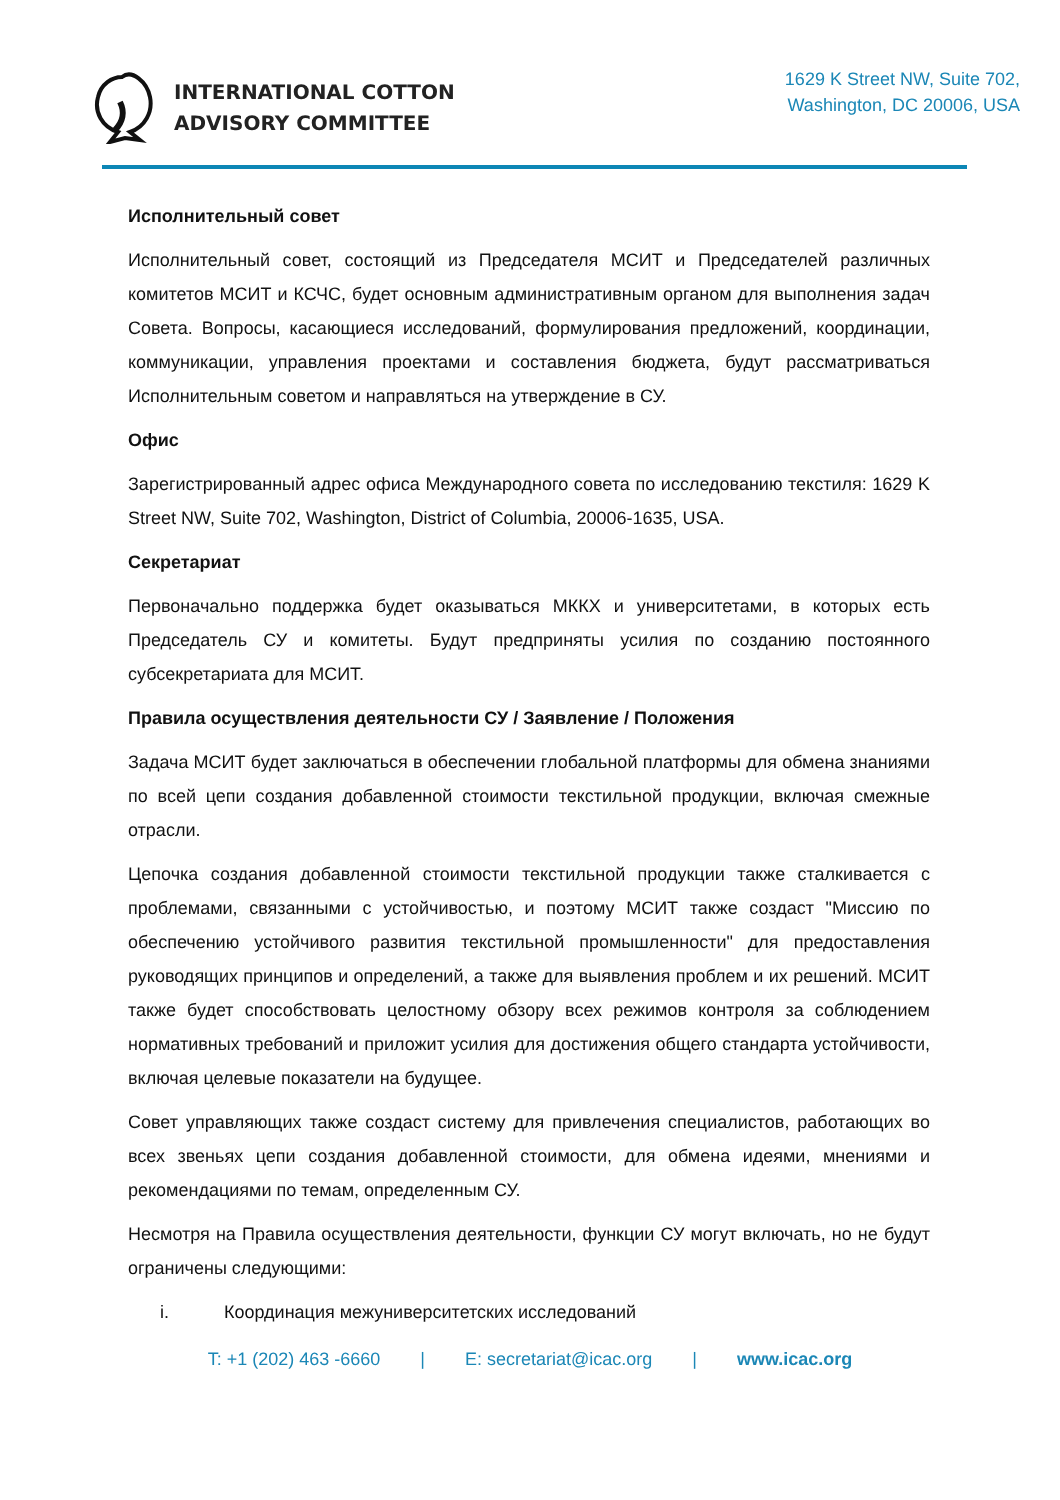INTERNATIONAL COTTON
ADVISORY COMMITTEE
1629 K Street NW, Suite 702,
Washington, DC 20006, USA
Исполнительный совет
Исполнительный совет, состоящий из Председателя МСИТ и Председателей различных комитетов МСИТ и КСЧС, будет основным административным органом для выполнения задач Совета. Вопросы, касающиеся исследований, формулирования предложений, координации, коммуникации, управления проектами и составления бюджета, будут рассматриваться Исполнительным советом и направляться на утверждение в СУ.
Офис
Зарегистрированный адрес офиса Международного совета по исследованию текстиля: 1629 K Street NW, Suite 702, Washington, District of Columbia, 20006-1635, USA.
Секретариат
Первоначально поддержка будет оказываться МККХ и университетами, в которых есть Председатель СУ и комитеты. Будут предприняты усилия по созданию постоянного субсекретариата для МСИТ.
Правила осуществления деятельности СУ / Заявление / Положения
Задача МСИТ будет заключаться в обеспечении глобальной платформы для обмена знаниями по всей цепи создания добавленной стоимости текстильной продукции, включая смежные отрасли.
Цепочка создания добавленной стоимости текстильной продукции также сталкивается с проблемами, связанными с устойчивостью, и поэтому МСИТ также создаст "Миссию по обеспечению устойчивого развития текстильной промышленности" для предоставления руководящих принципов и определений, а также для выявления проблем и их решений. МСИТ также будет способствовать целостному обзору всех режимов контроля за соблюдением нормативных требований и приложит усилия для достижения общего стандарта устойчивости, включая целевые показатели на будущее.
Совет управляющих также создаст систему для привлечения специалистов, работающих во всех звеньях цепи создания добавленной стоимости, для обмена идеями, мнениями и рекомендациями по темам, определенным СУ.
Несмотря на Правила осуществления деятельности, функции СУ могут включать, но не будут ограничены следующими:
i. Координация межуниверситетских исследований
T: +1 (202) 463 -6660 | E: secretariat@icac.org | www.icac.org